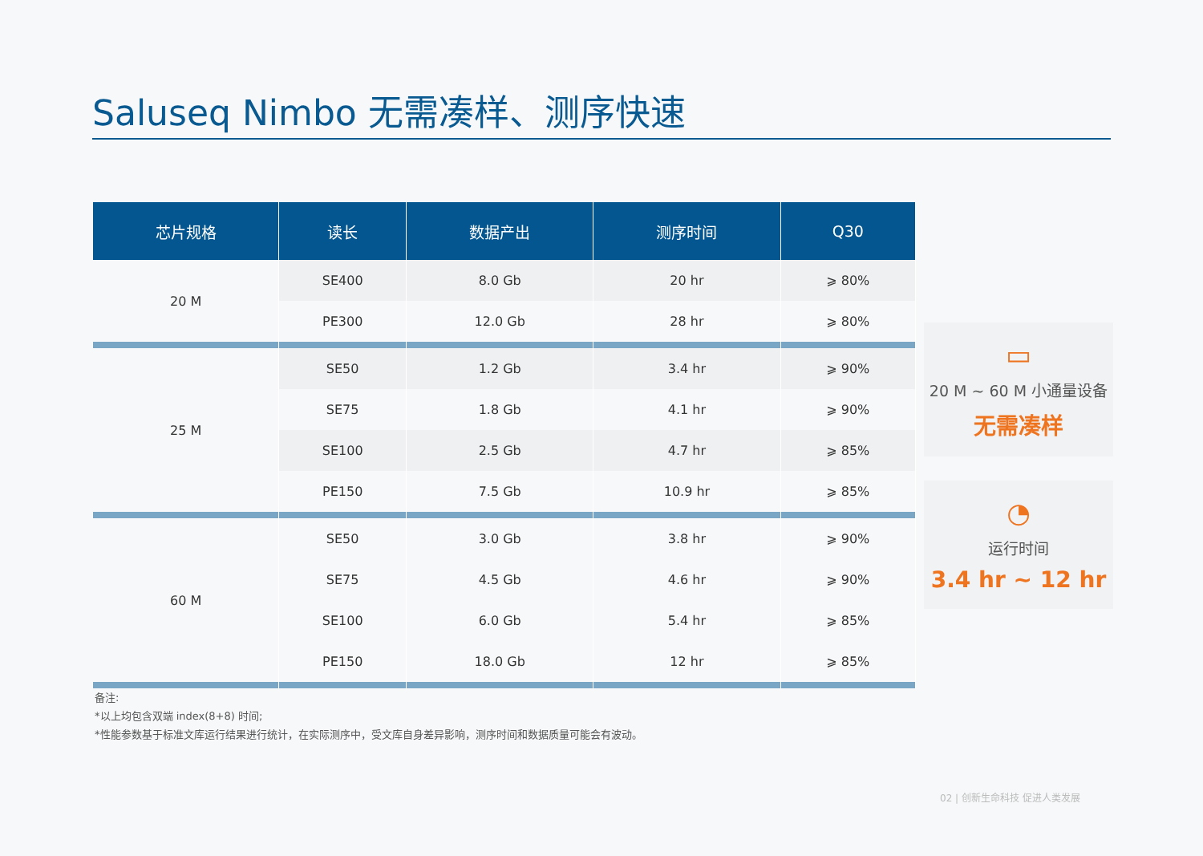Saluseq Nimbo 无需凑样、测序快速
| 芯片规格 | 读长 | 数据产出 | 测序时间 | Q30 |
| --- | --- | --- | --- | --- |
| 20 M | SE400 | 8.0 Gb | 20 hr | ⩾ 80% |
| | PE300 | 12.0 Gb | 28 hr | ⩾ 80% |
| 25 M | SE50 | 1.2 Gb | 3.4 hr | ⩾ 90% |
| | SE75 | 1.8 Gb | 4.1 hr | ⩾ 90% |
| | SE100 | 2.5 Gb | 4.7 hr | ⩾ 85% |
| | PE150 | 7.5 Gb | 10.9 hr | ⩾ 85% |
| 60 M | SE50 | 3.0 Gb | 3.8 hr | ⩾ 90% |
| | SE75 | 4.5 Gb | 4.6 hr | ⩾ 90% |
| | SE100 | 6.0 Gb | 5.4 hr | ⩾ 85% |
| | PE150 | 18.0 Gb | 12 hr | ⩾ 85% |
▭
20 M ~ 60 M 小通量设备
无需凑样
◔
运行时间
3.4 hr ~ 12 hr
备注:
*以上均包含双端 index(8+8) 时间;
*性能参数基于标准文库运行结果进行统计，在实际测序中，受文库自身差异影响，测序时间和数据质量可能会有波动。
02 | 创新生命科技 促进人类发展